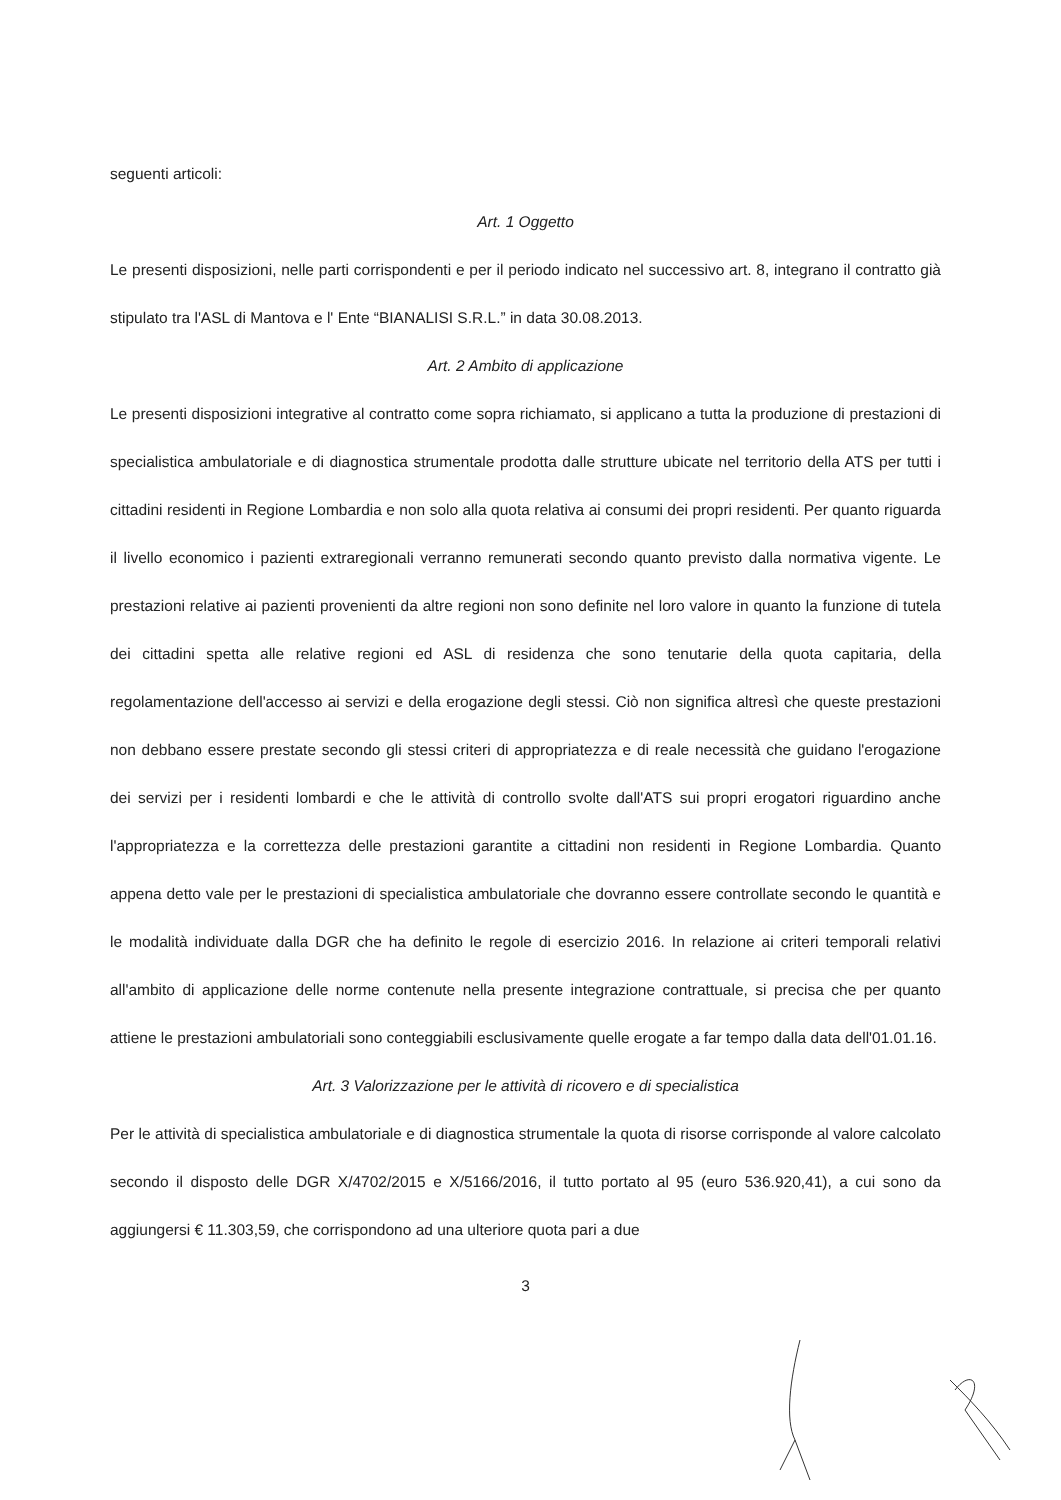seguenti articoli:
Art. 1 Oggetto
Le presenti disposizioni, nelle parti corrispondenti e per il periodo indicato nel successivo art. 8, integrano il contratto già stipulato tra l'ASL di Mantova e l' Ente “BIANALISI S.R.L.” in data 30.08.2013.
Art. 2 Ambito di applicazione
Le presenti disposizioni integrative al contratto come sopra richiamato, si applicano a tutta la produzione di prestazioni di specialistica ambulatoriale e di diagnostica strumentale prodotta dalle strutture ubicate nel territorio della ATS per tutti i cittadini residenti in Regione Lombardia e non solo alla quota relativa ai consumi dei propri residenti. Per quanto riguarda il livello economico i pazienti extraregionali verranno remunerati secondo quanto previsto dalla normativa vigente. Le prestazioni relative ai pazienti provenienti da altre regioni non sono definite nel loro valore in quanto la funzione di tutela dei cittadini spetta alle relative regioni ed ASL di residenza che sono tenutarie della quota capitaria, della regolamentazione dell'accesso ai servizi e della erogazione degli stessi. Ciò non significa altresì che queste prestazioni non debbano essere prestate secondo gli stessi criteri di appropriatezza e di reale necessità che guidano l'erogazione dei servizi per i residenti lombardi e che le attività di controllo svolte dall'ATS sui propri erogatori riguardino anche l'appropriatezza e la correttezza delle prestazioni garantite a cittadini non residenti in Regione Lombardia. Quanto appena detto vale per le prestazioni di specialistica ambulatoriale che dovranno essere controllate secondo le quantità e le modalità individuate dalla DGR che ha definito le regole di esercizio 2016. In relazione ai criteri temporali relativi all'ambito di applicazione delle norme contenute nella presente integrazione contrattuale, si precisa che per quanto attiene le prestazioni ambulatoriali sono conteggiabili esclusivamente quelle erogate a far tempo dalla data dell'01.01.16.
Art. 3 Valorizzazione per le attività di ricovero e di specialistica
Per le attività di specialistica ambulatoriale e di diagnostica strumentale la quota di risorse corrisponde al valore calcolato secondo il disposto delle DGR X/4702/2015 e X/5166/2016, il tutto portato al 95 (euro 536.920,41), a cui sono da aggiungersi € 11.303,59, che corrispondono ad una ulteriore quota pari a due
3